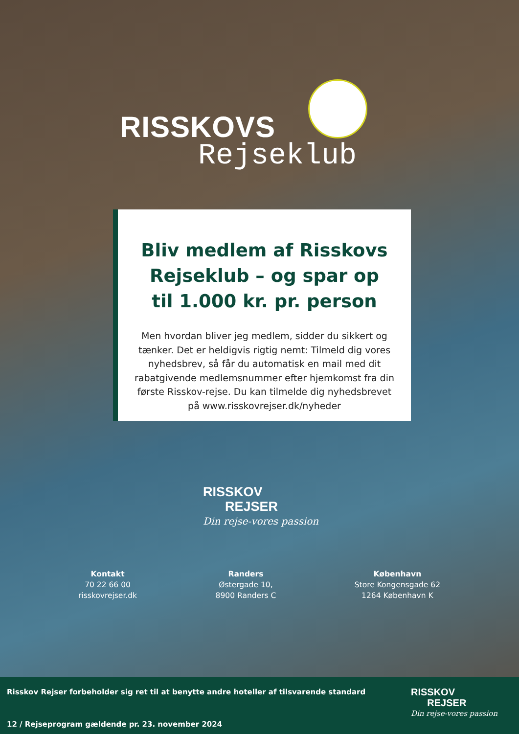RISSKOVS
Rejseklub
Bliv medlem af Risskovs Rejseklub – og spar op til 1.000 kr. pr. person
Men hvordan bliver jeg medlem, sidder du sikkert og tænker. Det er heldigvis rigtig nemt: Tilmeld dig vores nyhedsbrev, så får du automatisk en mail med dit rabatgivende medlemsnummer efter hjemkomst fra din første Risskov-rejse. Du kan tilmelde dig nyhedsbrevet på www.risskovrejser.dk/nyheder
RISSKOV
REJSER
Din rejse-vores passion
Kontakt
70 22 66 00
risskovrejser.dk
Randers
Østergade 10,
8900 Randers C
København
Store Kongensgade 62
1264 København K
Risskov Rejser forbeholder sig ret til at benytte andre hoteller af tilsvarende standard
12 / Rejseprogram gældende pr. 23. november 2024
RISSKOV
REJSER
Din rejse-vores passion